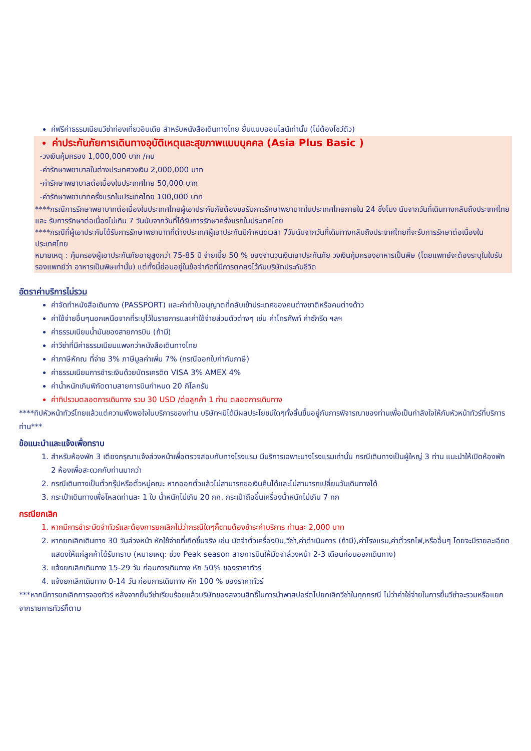ค่ฟรีค่าธรรมเนียมวีซ่าท่องเที่ยวอินเดีย สำหรับหนังสือเดินทางไทย ยื่นแบบออนไลน์เท่านั้น (ไม่ต้องโชว์ตัว)
ค่าประกันภัยการเดินทางอุบัติเหตุและสุขภาพแบบบุคคล (Asia Plus Basic )
-วงเงินคุ้มครอง 1,000,000 บาท /คน
-ค่ารักษาพยาบาลในต่างประเทศวงเงิน 2,000,000 บาท
-ค่ารักษาพยาบาลต่อเนื่องในประเทศไทย 50,000 บาท
-ค่ารักษาพยาบาทครั้งแรกในประเทศไทย 100,000 บาท
****กรณีการรักษาพยาบาทต่อเนื่องในประเทศไทยผู้เอาประกันภัยต้องขอรับการรักษาพยาบาทในประเทศไทยภายใน 24 ชั่งโมง นับจากวันที่เดินทางกลับถึงประเทศไทย และ รับการรักษาต่อเนื่องไม่เกิน 7 วันนับจากวันที่ได้รับการรักษาครั้งแรกในประเทศไทย
****กรณีที่ผู้เอาประกันได้รับการรักษาพยาบาทที่ต่างประเทศผู้เอาประกันมีกำหนดเวลา 7วันนับจากวันที่เดินทางกลับถึงประเทศไทยที่จะรับการรักษาต่อเนื่องในประเทศไทย
หมายเหตุ : คุ้มครองผู้เอาประกันภัยอายุสูงกว่า 75-85 ปี จ่ายเบี้ย 50 % ของจำนวนเงินเอาประกันภัย วงเงินคุ้มครองอาหารเป็นพิษ (โดยแพทย์จะต้องระบุในใบรับรองแพทย์ว่า อาหารเป็นพิษเท่านั้น) แต่ทั้งนี้ย่อมอยู่ในข้อจำกัดที่มีการตกลงไว้กับบริษัทประกันชีวิต
อัตราค่าบริการไม่รวม
ค่าจัดทำหนังสือเดินทาง (PASSPORT) และค่าทำใบอนุญาตที่กลับเข้าประเทศของคนต่างชาติหรือคนต่างด้าว
ค่าใช้จ่ายอื่นๆนอกเหนือจากที่ระบุไว้ในรายการและค่าใช้จ่ายส่วนตัวต่างๆ เช่น ค่าโทรศัพท์ ค่าซักรีด ฯลฯ
ค่าธรรมเนียมน้ำมันของสายการบิน (ถ้ามี)
ค่าวีซ่าที่มีค่าธรรมเนียมแพงกว่าหนังสือเดินทางไทย
ค่าภาษีหักณ ที่จ่าย 3% ภาษีมูลค่าเพิ่ม 7% (กรณีออกใบกำกับภาษี)
ค่าธรรมเนียมการชำระเงินด้วยบัตรเครดิต VISA 3% AMEX 4%
ค่าน้ำหนักเกินพิกัดตามสายการบินกำหนด 20 กิโลกรัม
ค่าทิปรวมตลอดการเดินทาง รวม 30 USD /ต่อลูกค้า 1 ท่าน ตลอดการเดินทาง
****ทิปหัวหน้าทัวร์ไทยแล้วแต่ความพึงพอใจในบริการของท่าน บริษัทฯมิได้มีผลประโยชน์ใดๆทั้งสิ้นขึ้นอยู่กับการพิจารณาของท่านเพื่อเป็นกำลังใจให้กับหัวหน้าทัวร์ที่บริการท่าน***
ข้อแนะนำและแจ้งเพื่อทราบ
1. สำหรับห้องพัก 3 เตียงกรุณาแจ้งล่วงหน้าเพื่อตรวจสอบกับทางโรงแรม มีบริการเฉพาะบางโรงแรมเท่านั้น กรณีเดินทางเป็นผู้ใหญ่ 3 ท่าน แนะนำให้เปิดห้องพัก 2 ห้องเพื่อสะดวกกับท่านมากว่า
2. กรณีเดินทางเป็นตั๋วกรุ๊ปหรือตั๋วหมู่คณะ หากออกตั๋วแล้วไม่สามารถขอเงินคืนได้และไม่สามารถเปลี่ยนวันเดินทางได้
3. กระเป๋าเดินทางเพื่อโหลดท่านละ 1 ใบ น้ำหนักไม่เกิน 20 กก. กระเป๋าถือขึ้นเครื่องน้ำหนักไม่เกิน 7 กก
กรณียกเลิก
1. หากมีการชำระมัดจำทัวร์และต้องการยกเลิกไม่ว่ากรณีใดๆก็ตามต้องชำระค่าบริการ ท่านละ 2,000 บาท
2. หากยกเลิกเดินทาง 30 วันล่วงหน้า หักใช้จ่ายที่เกิดขึ้นจริง เช่น มัดจำตั๋วเครื่องบิน,วีซ่า,ค่าดำเนินการ (ถ้ามี),ค่าโรงแรม,ค่าตั๋วรถไฟ,หรืออื่นๆ โดยจะมีรายละเอียดแสดงให้แก่ลูกค้าได้รับทราบ (หมายเหตุ: ช่วง Peak season สายการบินให้มัดจำล่วงหน้า 2-3 เดือนก่อนออกเดินทาง)
3. แจ้งยกเลิกเดินทาง 15-29 วัน ก่อนการเดินทาง หัก 50% ของราคาทัวร์
4. แจ้งยกเลิกเดินทาง 0-14 วัน ก่อนการเดินทาง หัก 100 % ของราคาทัวร์
***หากมีการยกเลิกการจองทัวร์ หลังจากยื่นวีซ่าเรียบร้อยแล้วบริษัทของสงวนสิทธิ์ในการนำพาสปอร์ตไปยกเลิกวีซ่าในทุกกรณี ไม่ว่าค่าใช่จ่ายในการยื่นวีซ่าจะรวมหรือแยกจากรายการทัวร์ก็ตาม